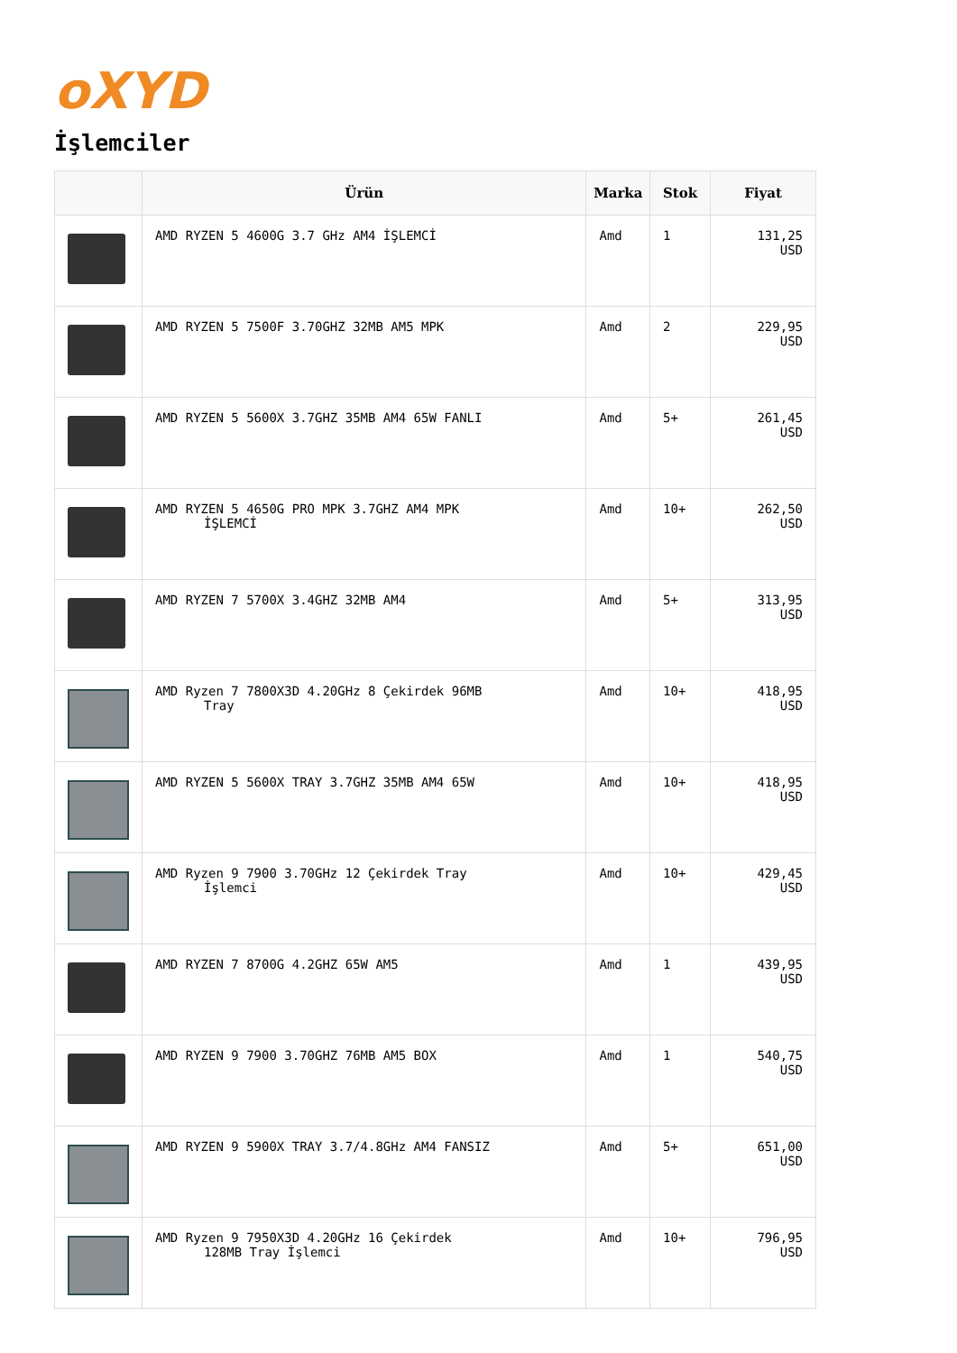oXYD
İşlemciler
| | Ürün | Marka | Stok | Fiyat |
| --- | --- | --- | --- | --- |
| | AMD RYZEN 5 4600G 3.7 GHz AM4 İŞLEMCİ | Amd | 1 | 131,25 USD |
| | AMD RYZEN 5 7500F 3.70GHZ 32MB AM5 MPK | Amd | 2 | 229,95 USD |
| | AMD RYZEN 5 5600X 3.7GHZ 35MB AM4 65W FANLI | Amd | 5+ | 261,45 USD |
| | AMD RYZEN 5 4650G PRO MPK 3.7GHZ AM4 MPK İŞLEMCİ | Amd | 10+ | 262,50 USD |
| | AMD RYZEN 7 5700X 3.4GHZ 32MB AM4 | Amd | 5+ | 313,95 USD |
| | AMD Ryzen 7 7800X3D 4.20GHz 8 Çekirdek 96MB Tray | Amd | 10+ | 418,95 USD |
| | AMD RYZEN 5 5600X TRAY 3.7GHZ 35MB AM4 65W | Amd | 10+ | 418,95 USD |
| | AMD Ryzen 9 7900 3.70GHz 12 Çekirdek Tray İşlemci | Amd | 10+ | 429,45 USD |
| | AMD RYZEN 7 8700G 4.2GHZ 65W AM5 | Amd | 1 | 439,95 USD |
| | AMD RYZEN 9 7900 3.70GHZ 76MB AM5 BOX | Amd | 1 | 540,75 USD |
| | AMD RYZEN 9 5900X TRAY 3.7/4.8GHz AM4 FANSIZ | Amd | 5+ | 651,00 USD |
| | AMD Ryzen 9 7950X3D 4.20GHz 16 Çekirdek 128MB Tray İşlemci | Amd | 10+ | 796,95 USD |